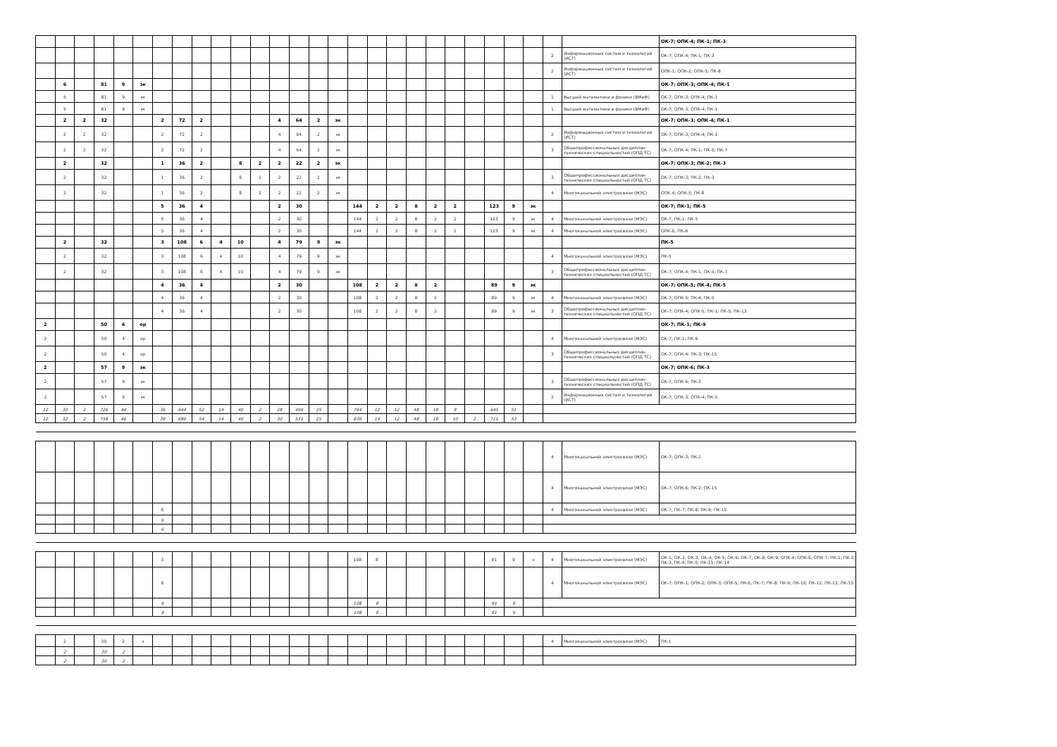| | | | | | | | | | | | | | | | | | | | | | | | | | | | | ОК-7; ОПК-4; ПК-1; ПК-3 |
| | | | | | | | | | | | | | | | | | | | | | | | | | | 2 | Информационных систем и технологий (ИСТ) | ОК-7; ОПК-4; ПК-1; ПК-3 |
| | | | | | | | | | | | | | | | | | | | | | | | | | | 2 | Информационных систем и технологий (ИСТ) | ОПК-1; ОПК-2; ОПК-5; ПК-8 |
| | 6 | | 81 | 9 | эк | | | | | | | | | | | | | | | | | | | | | | | ОК-7; ОПК-3; ОПК-4; ПК-1 |
| | 5 | | 81 | 9 | эк | | | | | | | | | | | | | | | | | | | | | 1 | Высшей математики и физики (ВМиФ) | ОК-7; ОПК-3; ОПК-4; ПК-1 |
| | 5 | | 81 | 9 | эк | | | | | | | | | | | | | | | | | | | | | 1 | Высшей математики и физики (ВМиФ) | ОК-7; ОПК-3; ОПК-4; ПК-1 |
| | 2 | 2 | 32 | | | 2 | 72 | 2 | | | | 4 | 64 | 2 | эк | | | | | | | | | | | | | ОК-7; ОПК-3; ОПК-4; ПК-1 |
| | 2 | 2 | 32 | | | 2 | 72 | 2 | | | | 4 | 64 | 2 | эк | | | | | | | | | | | 2 | Информационных систем и технологий (ИСТ) | ОК-7; ОПК-3; ОПК-4; ПК-1 |
| | 2 | 2 | 32 | | | 2 | 72 | 2 | | | | 4 | 64 | 2 | эк | | | | | | | | | | | 3 | Общепрофессиональных дисциплин технических специальностей (ОПД ТС) | ОК-7; ОПК-4; ПК-1; ПК-5; ПК-7 |
| | 2 | | 32 | | | 1 | 36 | 2 | | 8 | 2 | 2 | 22 | 2 | эк | | | | | | | | | | | | | ОК-7; ОПК-3; ПК-2; ПК-3 |
| | 2 | | 32 | | | 1 | 36 | 2 | | 8 | 2 | 2 | 22 | 2 | эк | | | | | | | | | | | 3 | Общепрофессиональных дисциплин технических специальностей (ОПД ТС) | ОК-7; ОПК-3; ПК-2; ПК-3 |
| | 2 | | 32 | | | 1 | 36 | 2 | | 8 | 2 | 2 | 22 | 2 | эк | | | | | | | | | | | 4 | Многоканальной электросвязи (МЭС) | ОПК-4; ОПК-5; ПК-8 |
| | | | | | | 5 | 36 | 4 | | | | 2 | 30 | | | 144 | 2 | 2 | 8 | 2 | 2 | | 123 | 9 | эк | | | ОК-7; ПК-1; ПК-5 |
| | | | | | | 5 | 36 | 4 | | | | 2 | 30 | | | 144 | 2 | 2 | 8 | 2 | 2 | | 123 | 9 | эк | 4 | Многоканальной электросвязи (МЭС) | ОК-7; ПК-1; ПК-5 |
| | | | | | | 5 | 36 | 4 | | | | 2 | 30 | | | 144 | 2 | 2 | 8 | 2 | 2 | | 123 | 9 | эк | 4 | Многоканальной электросвязи (МЭС) | ОПК-6; ПК-8 |
| | 2 | | 32 | | | 3 | 108 | 6 | 4 | 10 | | 4 | 79 | 9 | эк | | | | | | | | | | | | | ПК-5 |
| | 2 | | 32 | | | 3 | 108 | 6 | 4 | 10 | | 4 | 79 | 9 | эк | | | | | | | | | | | 4 | Многоканальной электросвязи (МЭС) | ПК-5 |
| | 2 | | 32 | | | 3 | 108 | 6 | 4 | 10 | | 4 | 79 | 9 | эк | | | | | | | | | | | 3 | Общепрофессиональных дисциплин технических специальностей (ОПД ТС) | ОК-7; ОПК-4; ПК-1; ПК-5; ПК-7 |
| | | | | | | 4 | 36 | 4 | | | | 2 | 30 | | | 108 | 2 | 2 | 8 | 2 | | | 89 | 9 | эк | | | ОК-7; ОПК-5; ПК-4; ПК-5 |
| | | | | | | 4 | 36 | 4 | | | | 2 | 30 | | | 108 | 2 | 2 | 8 | 2 | | | 89 | 9 | эк | 4 | Многоканальной электросвязи (МЭС) | ОК-7; ОПК-5; ПК-4; ПК-5 |
| | | | | | | 4 | 36 | 4 | | | | 2 | 30 | | | 108 | 2 | 2 | 8 | 2 | | | 89 | 9 | эк | 3 | Общепрофессиональных дисциплин технических специальностей (ОПД ТС) | ОК-7; ОПК-4; ОПК-5; ПК-1; ПК-5; ПК-13 |
| 2 | | | 50 | 4 | ор | | | | | | | | | | | | | | | | | | | | | | | ОК-7; ПК-1; ПК-9 |
| 2 | | | 50 | 4 | ор | | | | | | | | | | | | | | | | | | | | | 4 | Многоканальной электросвязи (МЭС) | ОК-7; ПК-1; ПК-9 |
| 2 | | | 50 | 4 | ор | | | | | | | | | | | | | | | | | | | | | 3 | Общепрофессиональных дисциплин технических специальностей (ОПД ТС) | ОК-7; ОПК-4; ПК-3; ПК-15 |
| 2 | | | 57 | 9 | эк | | | | | | | | | | | | | | | | | | | | | | | ОК-7; ОПК-6; ПК-3 |
| 2 | | | 57 | 9 | эк | | | | | | | | | | | | | | | | | | | | | 3 | Общепрофессиональных дисциплин технических специальностей (ОПД ТС) | ОК-7; ОПК-6; ПК-3 |
| 2 | | | 57 | 9 | эк | | | | | | | | | | | | | | | | | | | | | 2 | Информационных систем и технологий (ИСТ) | ОК-7; ОПК-3; ОПК-4; ПК-5 |
| 12 | 30 | 2 | 726 | 44 | | 36 | 644 | 52 | 14 | 40 | 2 | 28 | 499 | 25 | | 764 | 12 | 12 | 48 | 18 | 8 | | 645 | 51 | | | | |
| 12 | 32 | 2 | 758 | 46 | | 39 | 680 | 54 | 14 | 40 | 2 | 30 | 531 | 25 | | 836 | 14 | 12 | 48 | 18 | 10 | 2 | 711 | 53 | | | | |
| | | | | | | | | | | | | | | | | | | | | | | | | | | 4 | Многоканальной электросвязи (МЭС) | ОК-7; ОПК-3; ПК-1 |
| | | | | | | | | | | | | | | | | | | | | | | | | | | 4 | Многоканальной электросвязи (МЭС) | ОК-7; ОПК-6; ПК-2; ПК-15 |
| | | | | | | 6 | | | | | | | | | | | | | | | | | | | | 4 | Многоканальной электросвязи (МЭС) | ОК-7; ПК-7; ПК-8; ПК-9; ПК-15 |
| | | | | | | 6 | | | | | | | | | | | | | | | | | | | | | | |
| | | | | | | 6 | | | | | | | | | | | | | | | | | | | | | | |
| | | | | | | 3 | | | | | | | | | | 108 | 8 | | | | | | 91 | 9 | э | 4 | Многоканальной электросвязи (МЭС) | ОК-1; ОК-2; ОК-3; ОК-4; ОК-5; ОК-6; ОК-7; ОК-8; ОК-9; ОПК-4; ОПК-6; ОПК-7; ПК-1; ПК-2; ПК-3; ПК-4; ПК-5; ПК-11; ПК-14 |
| | | | | | | 6 | | | | | | | | | | | | | | | | | | | | 4 | Многоканальной электросвязи (МЭС) | ОК-7; ОПК-1; ОПК-2; ОПК-3; ОПК-5; ПК-6; ПК-7; ПК-8; ПК-9; ПК-10; ПК-12; ПК-13; ПК-15 |
| | | | | | | 9 | | | | | | | | | | 108 | 8 | | | | | | 91 | 9 | | | | |
| | | | | | | 9 | | | | | | | | | | 108 | 8 | | | | | | 91 | 9 | | | | |
| | 2 | | 30 | 2 | з | | | | | | | | | | | | | | | | | | | | | 4 | Многоканальной электросвязи (МЭС) | ПК-1 |
| | 2 | | 30 | 2 | | | | | | | | | | | | | | | | | | | | | | | | |
| | 2 | | 30 | 2 | | | | | | | | | | | | | | | | | | | | | | | | |